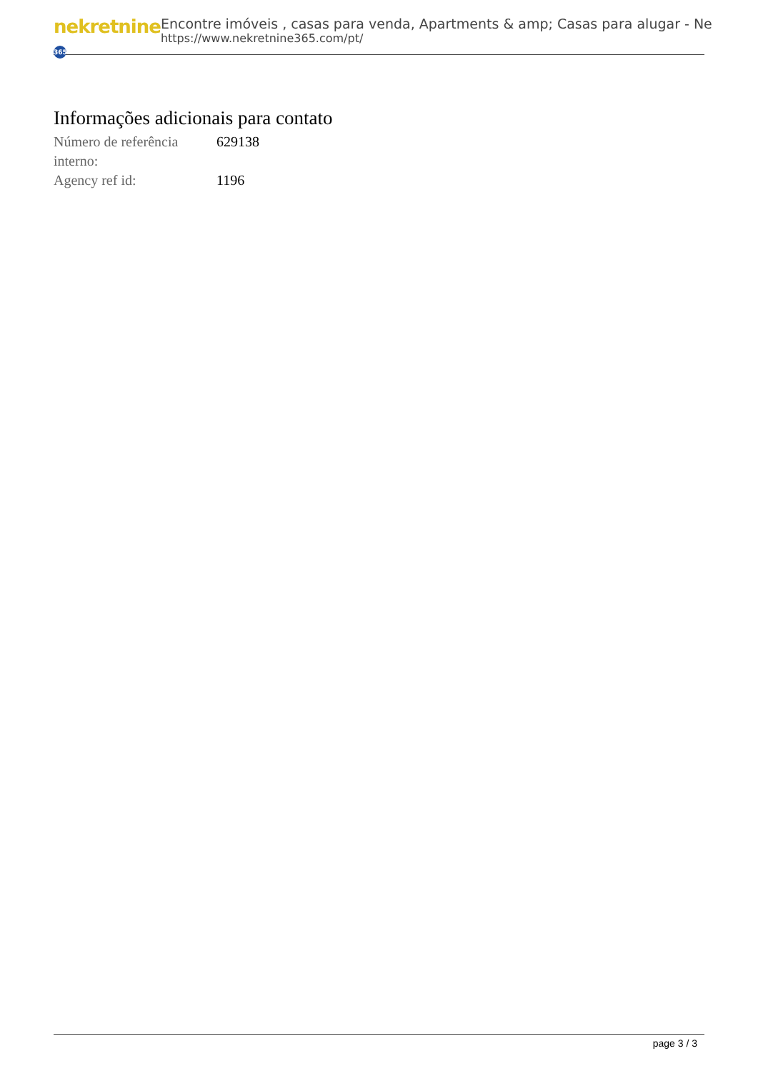nekretnine 365
Encontre imóveis , casas para venda, Apartments & amp; Casas para alugar - Ne
https://www.nekretnine365.com/pt/
Informações adicionais para contato
| Número de referência interno: | 629138 |
| Agency ref id: | 1196 |
page 3 / 3